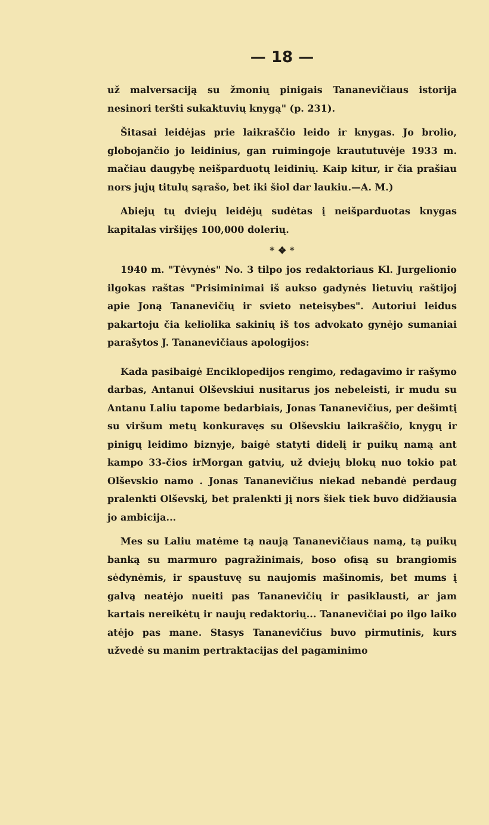— 18 —
už malversaciją su žmonių pinigais Tananevičiaus istorija nesinori teršti sukaktuvių knygą" (p. 231).
Šitasai leidėjas prie laikraščio leido ir knygas. Jo brolio, globojančio jo leidinius, gan ruimingoje kraututuvėje 1933 m. mačiau daugybę neišparduotų leidinių. Kaip kitur, ir čia prašiau nors jųjų titulų sąrašo, bet iki šiol dar laukiu.—A. M.)
Abiejų tų dviejų leidėjų sudėtas į neišparduotas knygas kapitalas viršijęs 100,000 dolerių.
* ❖ *
1940 m. "Tėvynės" No. 3 tilpo jos redaktoriaus Kl. Jurgelionio ilgokas raštas "Prisiminimai iš aukso gadynės lietuvių raštijoj apie Joną Tananevičių ir svieto neteisybes". Autoriui leidus pakartoju čia keliolika sakinių iš tos advokato gynėjo sumaniai parašytos J. Tananevičiaus apologijos:
Kada pasibaigė Enciklopedijos rengimo, redagavimo ir rašymo darbas, Antanui Olševskiui nusitarus jos nebeleisti, ir mudu su Antanu Laliu tapome bedarbiais, Jonas Tananevičius, per dešimtį su viršum metų konkuravęs su Olševskiu laikraščio, knygų ir pinigų leidimo biznyje, baigė statyti didelį ir puikų namą ant kampo 33-čios irMorgan gatvių, už dviejų blokų nuo tokio pat Olševskio namo . Jonas Tananevičius niekad nebandė perdaug pralenkti Olševskį, bet pralenkti jį nors šiek tiek buvo didžiausia jo ambicija...
Mes su Laliu matėme tą naują Tananevičiaus namą, tą puikų banką su marmuro pagražinimais, boso ofisą su brangiomis sėdynėmis, ir spaustuvę su naujomis mašinomis, bet mums į galvą neatėjo nueiti pas Tananevičių ir pasiklausti, ar jam kartais nereikėtų ir naujų redaktorių... Tananevičiai po ilgo laiko atėjo pas mane. Stasys Tananevičius buvo pirmutinis, kurs užvedė su manim pertraktacijas del pagaminimo